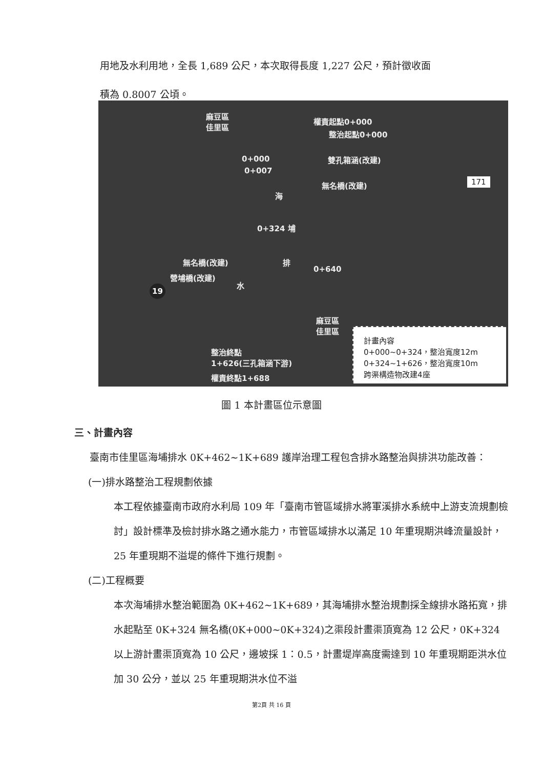用地及水利用地，全長 1,689 公尺，本次取得長度 1,227 公尺，預計徵收面
積為 0.8007 公頃。
麻豆區
佳里區 權責起點0+000
整治起點0+000
0+000
0+007
雙孔箱涵(改建)
無名橋(改建) 171
海
0+324 埔
無名橋(改建) 排
營埔橋(改建)
水
0+640
19
麻豆區
佳里區
整治終點
1+626(三孔箱涵下游)
權責終點1+688
計畫內容
0+000~0+324，整治寬度12m
0+324~1+626，整治寬度10m
跨渠構造物改建4座
圖 1 本計畫區位示意圖
三、計畫內容
臺南市佳里區海埔排水 0K+462~1K+689 護岸治理工程包含排水路整治與排洪功能改善：
(一)排水路整治工程規劃依據
本工程依據臺南市政府水利局 109 年「臺南市管區域排水將軍溪排水系統中上游支流規劃檢討」設計標準及檢討排水路之通水能力，市管區域排水以滿足 10 年重現期洪峰流量設計，25 年重現期不溢堤的條件下進行規劃。
(二)工程概要
本次海埔排水整治範圍為 0K+462~1K+689，其海埔排水整治規劃採全線排水路拓寬，排水起點至 0K+324 無名橋(0K+000~0K+324)之渠段計畫渠頂寬為 12 公尺，0K+324 以上游計畫渠頂寬為 10 公尺，邊坡採 1：0.5，計畫堤岸高度需達到 10 年重現期距洪水位加 30 公分，並以 25 年重現期洪水位不溢
第2頁 共 16 頁